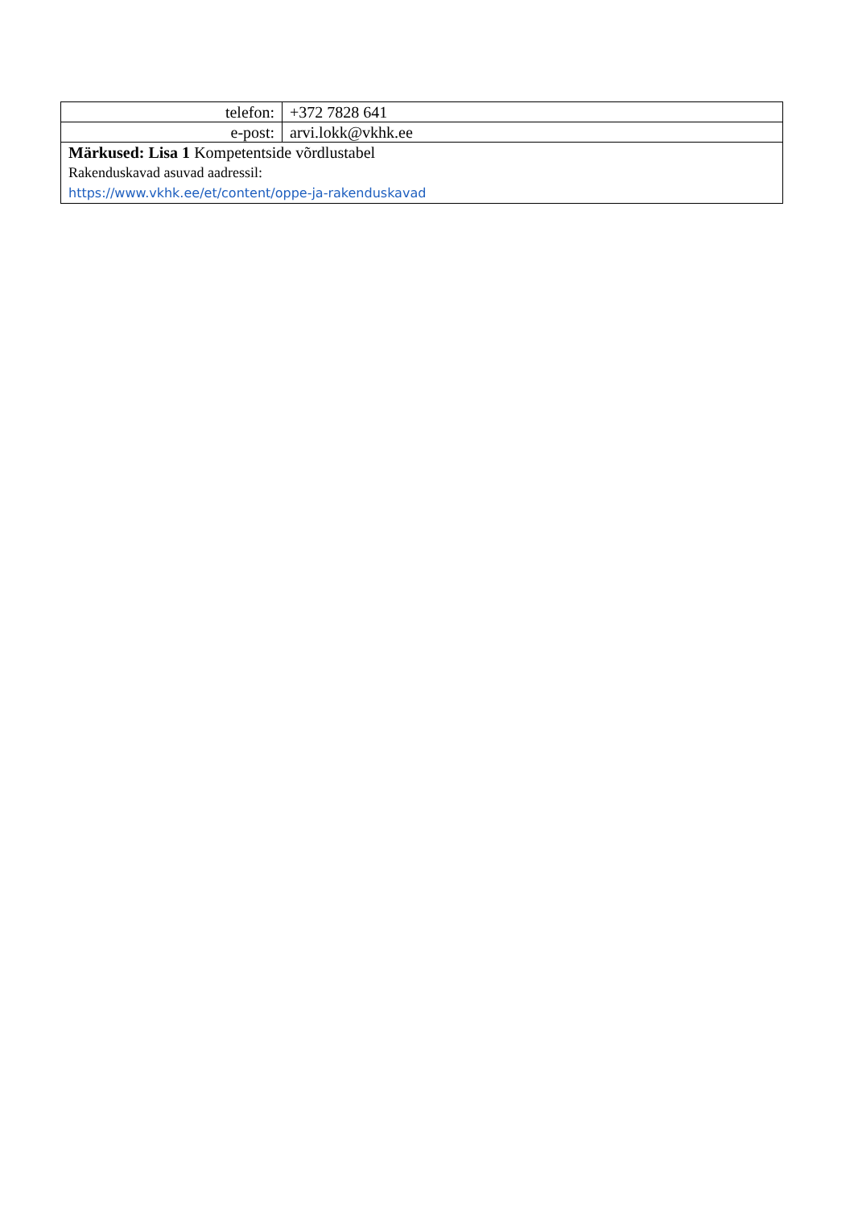| telefon: | +372 7828 641 |
| e-post: | arvi.lokk@vkhk.ee |
| Märkused: Lisa 1 Kompetentside võrdlustabel Rakenduskavad asuvad aadressil: https://www.vkhk.ee/et/content/oppe-ja-rakenduskavad | |